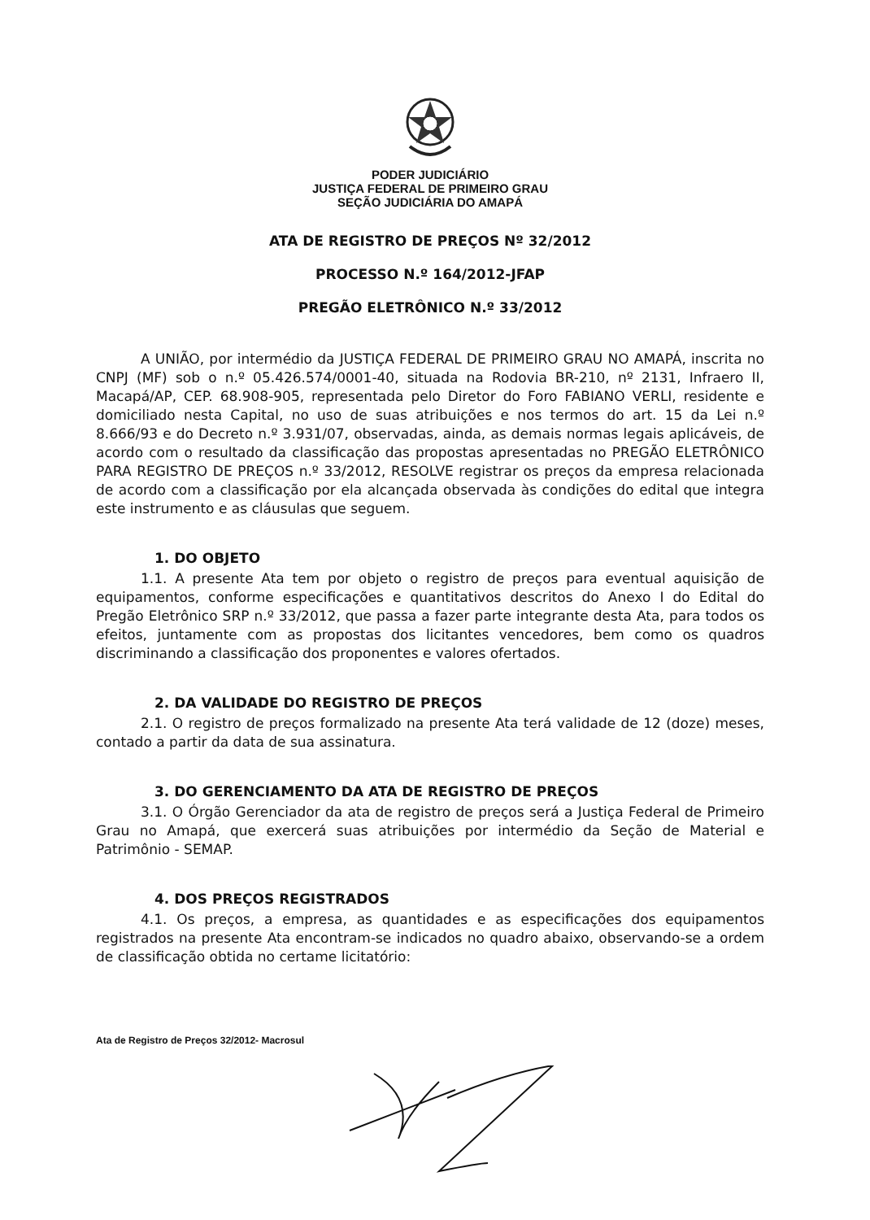PODER JUDICIÁRIO
JUSTIÇA FEDERAL DE PRIMEIRO GRAU
SEÇÃO JUDICIÁRIA DO AMAPÁ
ATA DE REGISTRO DE PREÇOS Nº 32/2012
PROCESSO N.º 164/2012-JFAP
PREGÃO ELETRÔNICO N.º 33/2012
A UNIÃO, por intermédio da JUSTIÇA FEDERAL DE PRIMEIRO GRAU NO AMAPÁ, inscrita no CNPJ (MF) sob o n.º 05.426.574/0001-40, situada na Rodovia BR-210, nº 2131, Infraero II, Macapá/AP, CEP. 68.908-905, representada pelo Diretor do Foro FABIANO VERLI, residente e domiciliado nesta Capital, no uso de suas atribuições e nos termos do art. 15 da Lei n.º 8.666/93 e do Decreto n.º 3.931/07, observadas, ainda, as demais normas legais aplicáveis, de acordo com o resultado da classificação das propostas apresentadas no PREGÃO ELETRÔNICO PARA REGISTRO DE PREÇOS n.º 33/2012, RESOLVE registrar os preços da empresa relacionada de acordo com a classificação por ela alcançada observada às condições do edital que integra este instrumento e as cláusulas que seguem.
1. DO OBJETO
1.1. A presente Ata tem por objeto o registro de preços para eventual aquisição de equipamentos, conforme especificações e quantitativos descritos do Anexo I do Edital do Pregão Eletrônico SRP n.º 33/2012, que passa a fazer parte integrante desta Ata, para todos os efeitos, juntamente com as propostas dos licitantes vencedores, bem como os quadros discriminando a classificação dos proponentes e valores ofertados.
2. DA VALIDADE DO REGISTRO DE PREÇOS
2.1. O registro de preços formalizado na presente Ata terá validade de 12 (doze) meses, contado a partir da data de sua assinatura.
3. DO GERENCIAMENTO DA ATA DE REGISTRO DE PREÇOS
3.1. O Órgão Gerenciador da ata de registro de preços será a Justiça Federal de Primeiro Grau no Amapá, que exercerá suas atribuições por intermédio da Seção de Material e Patrimônio - SEMAP.
4. DOS PREÇOS REGISTRADOS
4.1. Os preços, a empresa, as quantidades e as especificações dos equipamentos registrados na presente Ata encontram-se indicados no quadro abaixo, observando-se a ordem de classificação obtida no certame licitatório:
Ata de Registro de Preços 32/2012- Macrosul